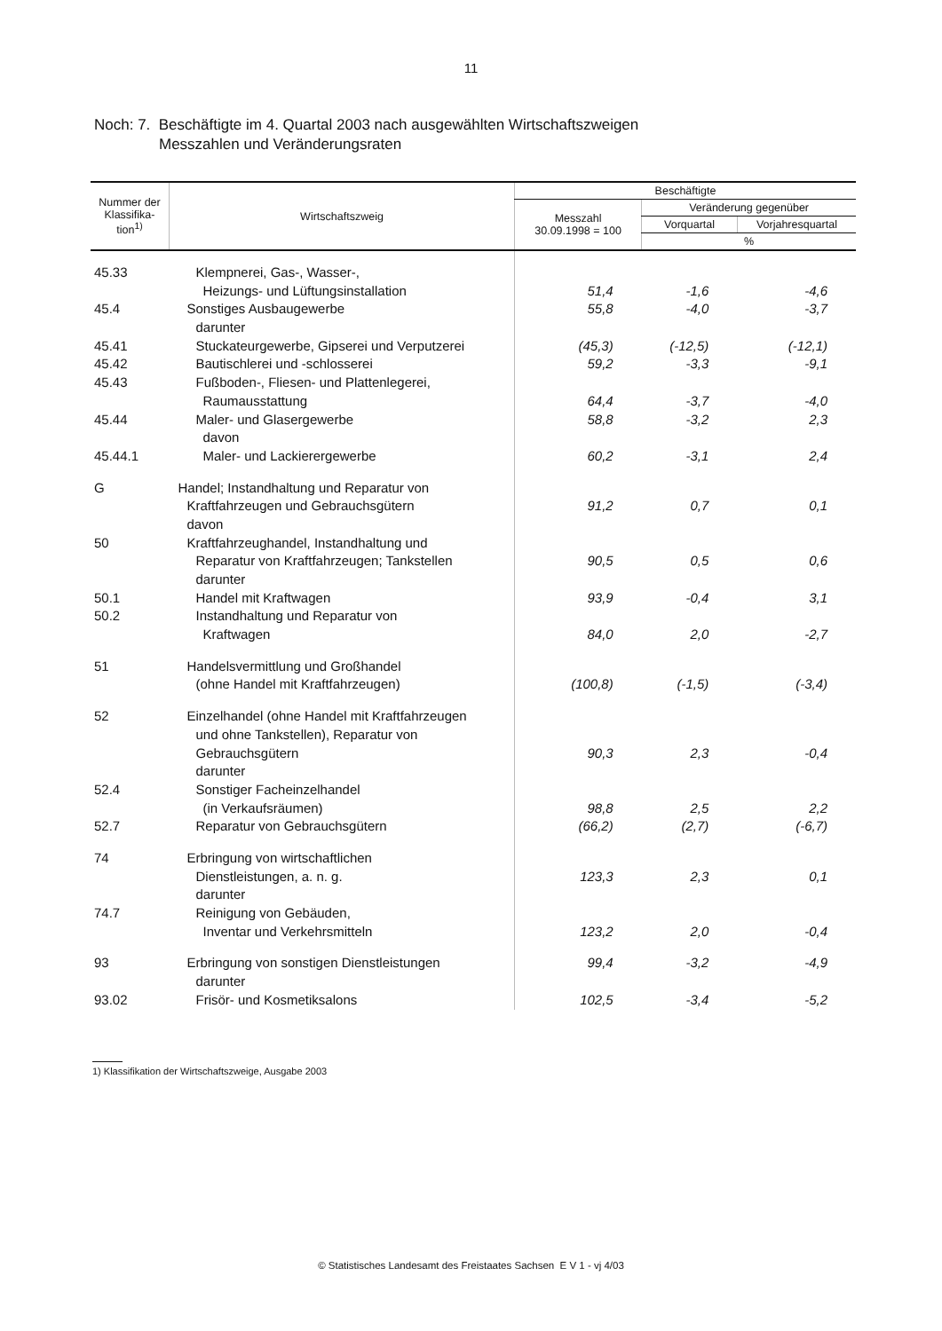11
Noch: 7. Beschäftigte im 4. Quartal 2003 nach ausgewählten Wirtschaftszweigen
Messzahlen und Veränderungsraten
| Nummer der Klassifika-tion<sup>1)</sup> | Wirtschaftszweig | Beschäftigte | | |
| --- | --- | --- | --- | --- |
| | | Messzahl 30.09.1998 = 100 | Veränderung gegenüber | |
| | | | Vorquartal | Vorjahresquartal |
| | | | % | |
| 45.33 | Klempnerei, Gas-, Wasser-, | | | |
| | Heizungs- und Lüftungsinstallation | 51,4 | -1,6 | -4,6 |
| 45.4 | Sonstiges Ausbaugewerbe | 55,8 | -4,0 | -3,7 |
| | darunter | | | |
| 45.41 | Stuckateurgewerbe, Gipserei und Verputzerei | (45,3) | (-12,5) | (-12,1) |
| 45.42 | Bautischlerei und -schlosserei | 59,2 | -3,3 | -9,1 |
| 45.43 | Fußboden-, Fliesen- und Plattenlegerei, | | | |
| | Raumausstattung | 64,4 | -3,7 | -4,0 |
| 45.44 | Maler- und Glasergewerbe | 58,8 | -3,2 | 2,3 |
| | davon | | | |
| 45.44.1 | Maler- und Lackierergewerbe | 60,2 | -3,1 | 2,4 |
| G | Handel; Instandhaltung und Reparatur von | | | |
| | Kraftfahrzeugen und Gebrauchsgütern | 91,2 | 0,7 | 0,1 |
| | davon | | | |
| 50 | Kraftfahrzeughandel, Instandhaltung und | | | |
| | Reparatur von Kraftfahrzeugen; Tankstellen | 90,5 | 0,5 | 0,6 |
| | darunter | | | |
| 50.1 | Handel mit Kraftwagen | 93,9 | -0,4 | 3,1 |
| 50.2 | Instandhaltung und Reparatur von | | | |
| | Kraftwagen | 84,0 | 2,0 | -2,7 |
| 51 | Handelsvermittlung und Großhandel | | | |
| | (ohne Handel mit Kraftfahrzeugen) | (100,8) | (-1,5) | (-3,4) |
| 52 | Einzelhandel (ohne Handel mit Kraftfahrzeugen | | | |
| | und ohne Tankstellen), Reparatur von | | | |
| | Gebrauchsgütern | 90,3 | 2,3 | -0,4 |
| | darunter | | | |
| 52.4 | Sonstiger Facheinzelhandel | | | |
| | (in Verkaufsräumen) | 98,8 | 2,5 | 2,2 |
| 52.7 | Reparatur von Gebrauchsgütern | (66,2) | (2,7) | (-6,7) |
| 74 | Erbringung von wirtschaftlichen | | | |
| | Dienstleistungen, a. n. g. | 123,3 | 2,3 | 0,1 |
| | darunter | | | |
| 74.7 | Reinigung von Gebäuden, | | | |
| | Inventar und Verkehrsmitteln | 123,2 | 2,0 | -0,4 |
| 93 | Erbringung von sonstigen Dienstleistungen | 99,4 | -3,2 | -4,9 |
| | darunter | | | |
| 93.02 | Frisör- und Kosmetiksalons | 102,5 | -3,4 | -5,2 |
1) Klassifikation der Wirtschaftszweige, Ausgabe 2003
© Statistisches Landesamt des Freistaates Sachsen E V 1 - vj 4/03